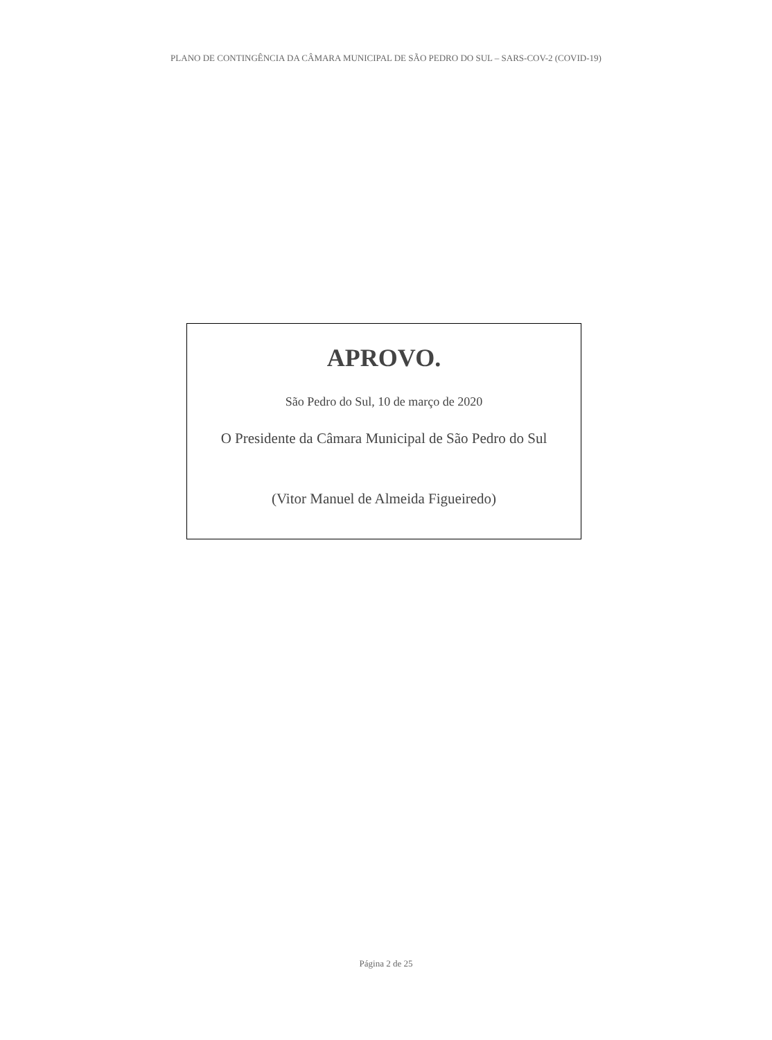PLANO DE CONTINGÊNCIA DA CÂMARA MUNICIPAL DE SÃO PEDRO DO SUL – SARS-COV-2 (COVID-19)
APROVO.
São Pedro do Sul, 10 de março de 2020
O Presidente da Câmara Municipal de São Pedro do Sul
(Vitor Manuel de Almeida Figueiredo)
Página 2 de 25